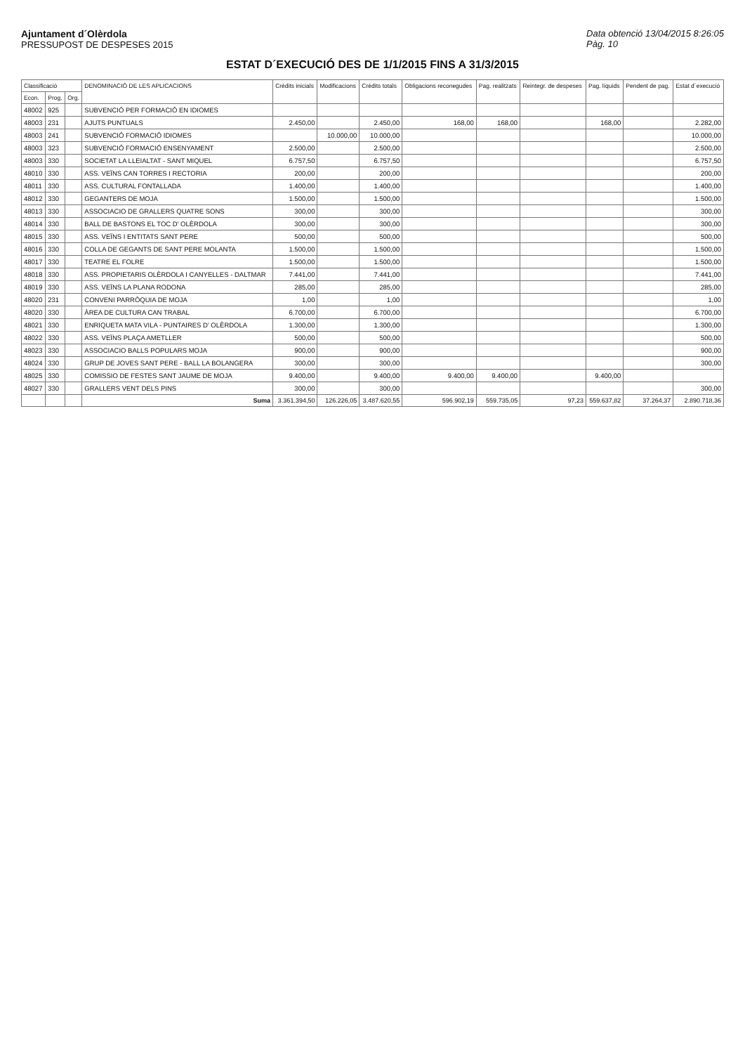Ajuntament d´Olèrdola
PRESSUPOST DE DESPESES 2015
Data obtenció 13/04/2015 8:26:05
Pàg. 10
ESTAT D´EXECUCIÓ DES DE 1/1/2015 FINS A 31/3/2015
| Classificació | | | DENOMINACIÓ DE LES APLICACIONS | Crèdits inicials | Modificacions | Crèdits totals | Obligacions reconegudes | Pag. realitzats | Reintegr. de despeses | Pag. líquids | Pendent de pag. | Estat d´execució |
| --- | --- | --- | --- | --- | --- | --- | --- | --- | --- | --- | --- | --- |
| Econ. | Prog. | Org. | | | | | | | | | | |
| 48002 | 925 | | SUBVENCIÓ PER FORMACIÓ EN IDIOMES | | | | | | | | | |
| 48003 | 231 | | AJUTS PUNTUALS | 2.450,00 | | 2.450,00 | 168,00 | 168,00 | | 168,00 | | 2.282,00 |
| 48003 | 241 | | SUBVENCIÓ FORMACIÓ IDIOMES | | 10.000,00 | 10.000,00 | | | | | | 10.000,00 |
| 48003 | 323 | | SUBVENCIÓ FORMACIÓ ENSENYAMENT | 2.500,00 | | 2.500,00 | | | | | | 2.500,00 |
| 48003 | 330 | | SOCIETAT LA LLEIALTAT - SANT MIQUEL | 6.757,50 | | 6.757,50 | | | | | | 6.757,50 |
| 48010 | 330 | | ASS. VEÏNS CAN TORRES I RECTORIA | 200,00 | | 200,00 | | | | | | 200,00 |
| 48011 | 330 | | ASS. CULTURAL FONTALLADA | 1.400,00 | | 1.400,00 | | | | | | 1.400,00 |
| 48012 | 330 | | GEGANTERS DE MOJA | 1.500,00 | | 1.500,00 | | | | | | 1.500,00 |
| 48013 | 330 | | ASSOCIACIO DE GRALLERS QUATRE SONS | 300,00 | | 300,00 | | | | | | 300,00 |
| 48014 | 330 | | BALL DE BASTONS EL TOC D' OLÈRDOLA | 300,00 | | 300,00 | | | | | | 300,00 |
| 48015 | 330 | | ASS. VEÏNS I ENTITATS SANT PERE | 500,00 | | 500,00 | | | | | | 500,00 |
| 48016 | 330 | | COLLA DE GEGANTS DE SANT PERE MOLANTA | 1.500,00 | | 1.500,00 | | | | | | 1.500,00 |
| 48017 | 330 | | TEATRE EL FOLRE | 1.500,00 | | 1.500,00 | | | | | | 1.500,00 |
| 48018 | 330 | | ASS. PROPIETARIS OLÈRDOLA I CANYELLES - DALTMAR | 7.441,00 | | 7.441,00 | | | | | | 7.441,00 |
| 48019 | 330 | | ASS. VEÏNS LA PLANA RODONA | 285,00 | | 285,00 | | | | | | 285,00 |
| 48020 | 231 | | CONVENI PARRÒQUIA DE MOJA | 1,00 | | 1,00 | | | | | | 1,00 |
| 48020 | 330 | | ÀREA DE CULTURA CAN TRABAL | 6.700,00 | | 6.700,00 | | | | | | 6.700,00 |
| 48021 | 330 | | ENRIQUETA MATA VILA - PUNTAIRES D' OLÈRDOLA | 1.300,00 | | 1.300,00 | | | | | | 1.300,00 |
| 48022 | 330 | | ASS. VEÏNS PLAÇA AMETLLER | 500,00 | | 500,00 | | | | | | 500,00 |
| 48023 | 330 | | ASSOCIACIO BALLS POPULARS MOJA | 900,00 | | 900,00 | | | | | | 900,00 |
| 48024 | 330 | | GRUP DE JOVES SANT PERE - BALL LA BOLANGERA | 300,00 | | 300,00 | | | | | | 300,00 |
| 48025 | 330 | | COMISSIO DE FESTES SANT JAUME DE MOJA | 9.400,00 | | 9.400,00 | 9.400,00 | 9.400,00 | | 9.400,00 | | |
| 48027 | 330 | | GRALLERS VENT DELS PINS | 300,00 | | 300,00 | | | | | | 300,00 |
| | | | Suma | 3.361.394,50 | 126.226,05 | 3.487.620,55 | 596.902,19 | 559.735,05 | 97,23 | 559.637,82 | 37.264,37 | 2.890.718,36 |